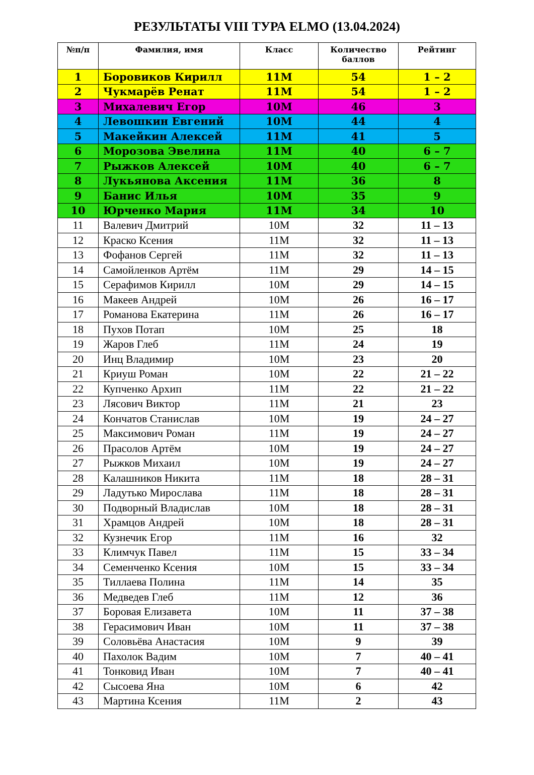РЕЗУЛЬТАТЫ VIII ТУРА ELMO (13.04.2024)
| №п/п | Фамилия, имя | Класс | Количество баллов | Рейтинг |
| --- | --- | --- | --- | --- |
| 1 | Боровиков Кирилл | 11М | 54 | 1 – 2 |
| 2 | Чукмарёв Ренат | 11М | 54 | 1 – 2 |
| 3 | Михалевич Егор | 10М | 46 | 3 |
| 4 | Левошкин Евгений | 10М | 44 | 4 |
| 5 | Макейкин Алексей | 11М | 41 | 5 |
| 6 | Морозова Эвелина | 11М | 40 | 6 – 7 |
| 7 | Рыжков Алексей | 10М | 40 | 6 – 7 |
| 8 | Лукьянова Аксения | 11М | 36 | 8 |
| 9 | Банис Илья | 10М | 35 | 9 |
| 10 | Юрченко Мария | 11М | 34 | 10 |
| 11 | Валевич Дмитрий | 10М | 32 | 11 – 13 |
| 12 | Краско Ксения | 11М | 32 | 11 – 13 |
| 13 | Фофанов Сергей | 11М | 32 | 11 – 13 |
| 14 | Самойленков Артём | 11М | 29 | 14 – 15 |
| 15 | Серафимов Кирилл | 10М | 29 | 14 – 15 |
| 16 | Макеев Андрей | 10М | 26 | 16 – 17 |
| 17 | Романова Екатерина | 11М | 26 | 16 – 17 |
| 18 | Пухов Потап | 10М | 25 | 18 |
| 19 | Жаров Глеб | 11М | 24 | 19 |
| 20 | Инц Владимир | 10М | 23 | 20 |
| 21 | Криуш Роман | 10М | 22 | 21 – 22 |
| 22 | Купченко Архип | 11М | 22 | 21 – 22 |
| 23 | Лясович Виктор | 11М | 21 | 23 |
| 24 | Кончатов Станислав | 10М | 19 | 24 – 27 |
| 25 | Максимович Роман | 11М | 19 | 24 – 27 |
| 26 | Прасолов Артём | 10М | 19 | 24 – 27 |
| 27 | Рыжков Михаил | 10М | 19 | 24 – 27 |
| 28 | Калашников Никита | 11М | 18 | 28 – 31 |
| 29 | Ладутько Мирослава | 11М | 18 | 28 – 31 |
| 30 | Подворный Владислав | 10М | 18 | 28 – 31 |
| 31 | Храмцов Андрей | 10М | 18 | 28 – 31 |
| 32 | Кузнечик Егор | 11М | 16 | 32 |
| 33 | Климчук Павел | 11М | 15 | 33 – 34 |
| 34 | Семенченко Ксения | 10М | 15 | 33 – 34 |
| 35 | Тиллаева Полина | 11М | 14 | 35 |
| 36 | Медведев Глеб | 11М | 12 | 36 |
| 37 | Боровая Елизавета | 10М | 11 | 37 – 38 |
| 38 | Герасимович Иван | 10М | 11 | 37 – 38 |
| 39 | Соловьёва Анастасия | 10М | 9 | 39 |
| 40 | Пахолок Вадим | 10М | 7 | 40 – 41 |
| 41 | Тонковид Иван | 10М | 7 | 40 – 41 |
| 42 | Сысоева Яна | 10М | 6 | 42 |
| 43 | Мартина Ксения | 11М | 2 | 43 |